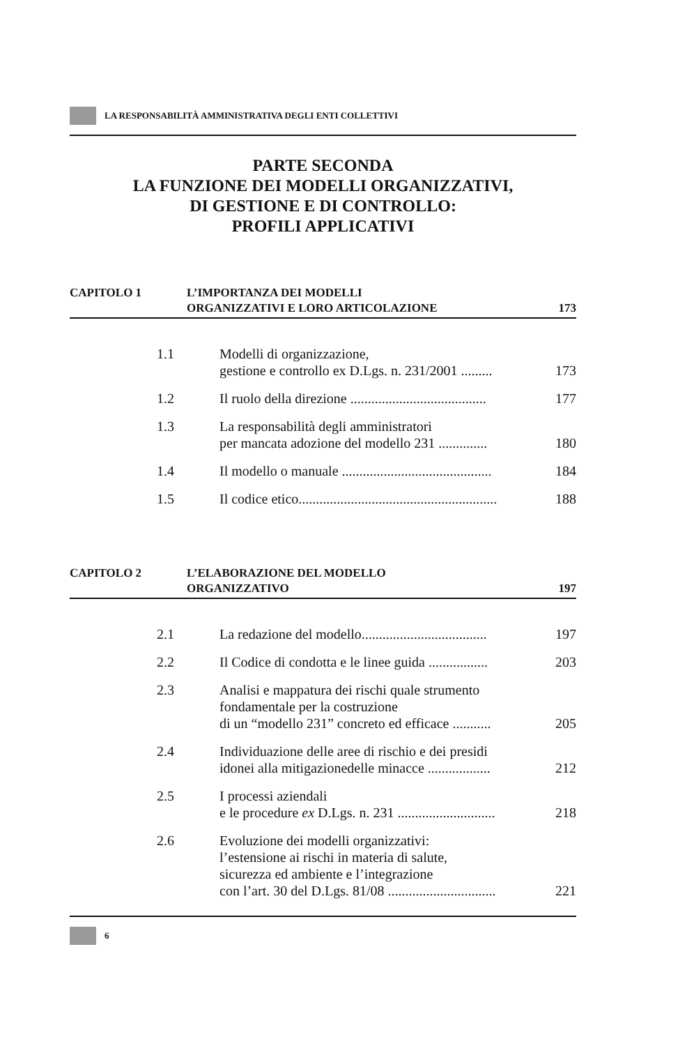LA RESPONSABILITÀ AMMINISTRATIVA DEGLI ENTI COLLETTIVI
PARTE SECONDA
LA FUNZIONE DEI MODELLI ORGANIZZATIVI,
DI GESTIONE E DI CONTROLLO:
PROFILI APPLICATIVI
CAPITOLO 1 L’IMPORTANZA DEI MODELLI
ORGANIZZATIVI E LORO ARTICOLAZIONE
173
1.1 Modelli di organizzazione,
gestione e controllo ex D.Lgs. n. 231/2001 ......... 173
1.2 Il ruolo della direzione ....................................... 177
1.3 La responsabilità degli amministratori
per mancata adozione del modello 231 .............. 180
1.4 Il modello o manuale ........................................... 184
1.5 Il codice etico......................................................... 188
CAPITOLO 2 L’ELABORAZIONE DEL MODELLO
ORGANIZZATIVO
197
2.1 La redazione del modello.................................... 197
2.2 Il Codice di condotta e le linee guida ................. 203
2.3 Analisi e mappatura dei rischi quale strumento
fondamentale per la costruzione
di un “modello 231” concreto ed efficace ........... 205
2.4 Individuazione delle aree di rischio e dei presidi
idonei alla mitigazionedelle minacce .................. 212
2.5 I processi aziendali
e le procedure ex D.Lgs. n. 231 ............................ 218
2.6 Evoluzione dei modelli organizzativi:
l’estensione ai rischi in materia di salute,
sicurezza ed ambiente e l’integrazione
con l’art. 30 del D.Lgs. 81/08 ............................... 221
6